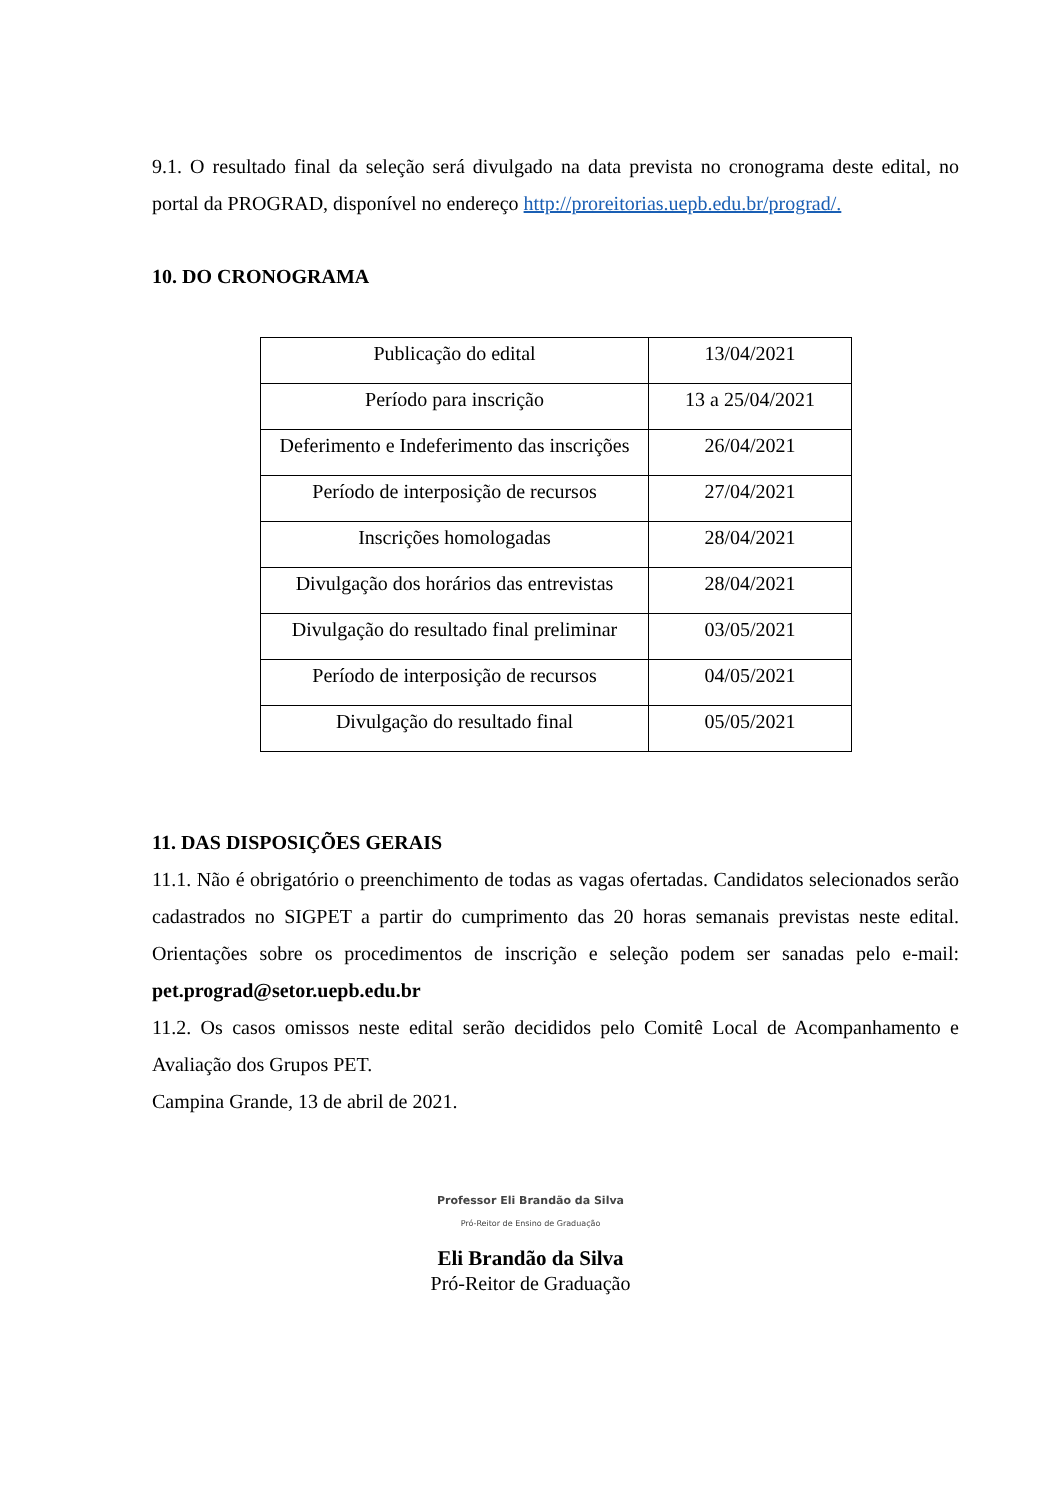9.1. O resultado final da seleção será divulgado na data prevista no cronograma deste edital, no portal da PROGRAD, disponível no endereço http://proreitorias.uepb.edu.br/prograd/.
10. DO CRONOGRAMA
| Publicação do edital | 13/04/2021 |
| Período para inscrição | 13 a 25/04/2021 |
| Deferimento e Indeferimento das inscrições | 26/04/2021 |
| Período de interposição de recursos | 27/04/2021 |
| Inscrições homologadas | 28/04/2021 |
| Divulgação dos horários das entrevistas | 28/04/2021 |
| Divulgação do resultado final preliminar | 03/05/2021 |
| Período de interposição de recursos | 04/05/2021 |
| Divulgação do resultado final | 05/05/2021 |
11. DAS DISPOSIÇÕES GERAIS
11.1. Não é obrigatório o preenchimento de todas as vagas ofertadas. Candidatos selecionados serão cadastrados no SIGPET a partir do cumprimento das 20 horas semanais previstas neste edital. Orientações sobre os procedimentos de inscrição e seleção podem ser sanadas pelo e-mail: pet.prograd@setor.uepb.edu.br
11.2. Os casos omissos neste edital serão decididos pelo Comitê Local de Acompanhamento e Avaliação dos Grupos PET.
Campina Grande, 13 de abril de 2021.
Professor Eli Brandão da Silva
Pró-Reitor de Ensino de Graduação
Eli Brandão da Silva
Pró-Reitor de Graduação